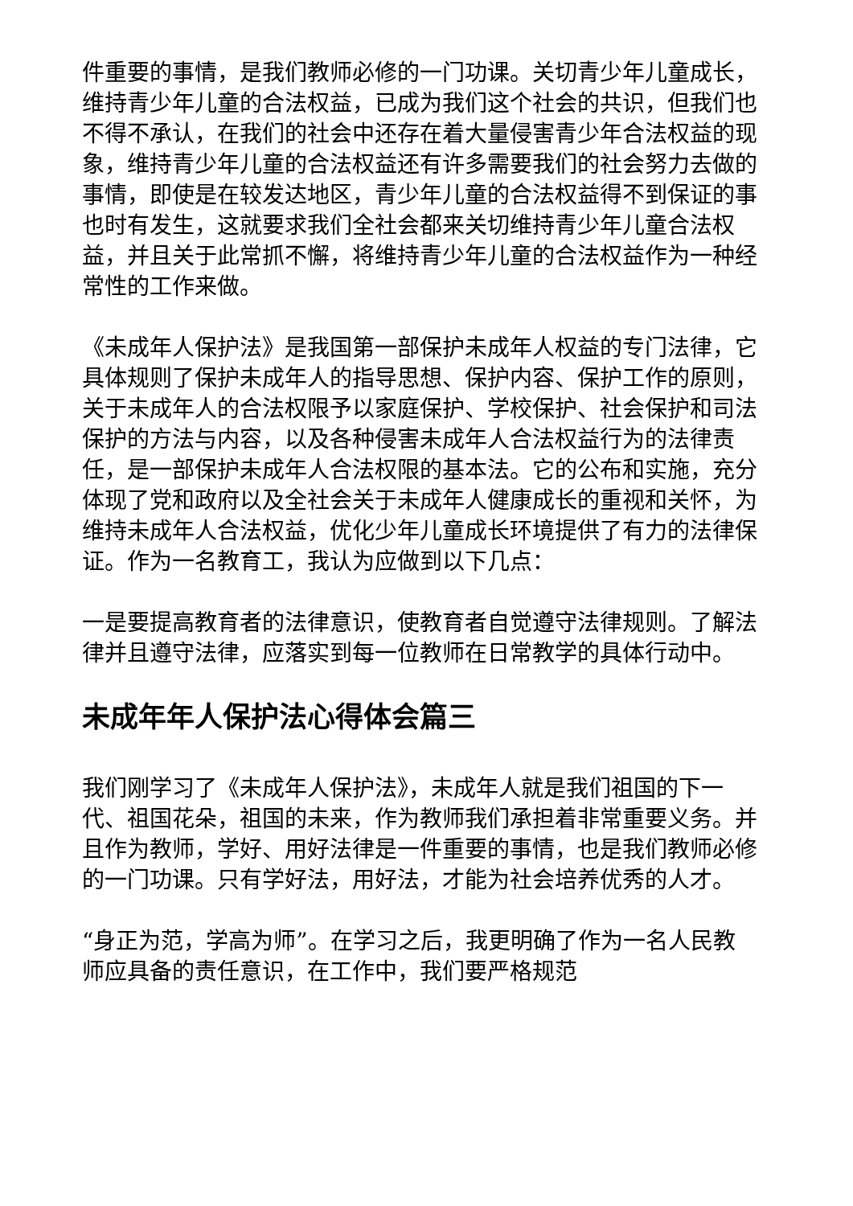件重要的事情，是我们教师必修的一门功课。关切青少年儿童成长，维持青少年儿童的合法权益，已成为我们这个社会的共识，但我们也不得不承认，在我们的社会中还存在着大量侵害青少年合法权益的现象，维持青少年儿童的合法权益还有许多需要我们的社会努力去做的事情，即使是在较发达地区，青少年儿童的合法权益得不到保证的事也时有发生，这就要求我们全社会都来关切维持青少年儿童合法权益，并且关于此常抓不懈，将维持青少年儿童的合法权益作为一种经常性的工作来做。
《未成年人保护法》是我国第一部保护未成年人权益的专门法律，它具体规则了保护未成年人的指导思想、保护内容、保护工作的原则，关于未成年人的合法权限予以家庭保护、学校保护、社会保护和司法保护的方法与内容，以及各种侵害未成年人合法权益行为的法律责任，是一部保护未成年人合法权限的基本法。它的公布和实施，充分体现了党和政府以及全社会关于未成年人健康成长的重视和关怀，为维持未成年人合法权益，优化少年儿童成长环境提供了有力的法律保证。作为一名教育工，我认为应做到以下几点：
一是要提高教育者的法律意识，使教育者自觉遵守法律规则。了解法律并且遵守法律，应落实到每一位教师在日常教学的具体行动中。
未成年年人保护法心得体会篇三
我们刚学习了《未成年人保护法》，未成年人就是我们祖国的下一代、祖国花朵，祖国的未来，作为教师我们承担着非常重要义务。并且作为教师，学好、用好法律是一件重要的事情，也是我们教师必修的一门功课。只有学好法，用好法，才能为社会培养优秀的人才。
“身正为范，学高为师”。在学习之后，我更明确了作为一名人民教师应具备的责任意识，在工作中，我们要严格规范